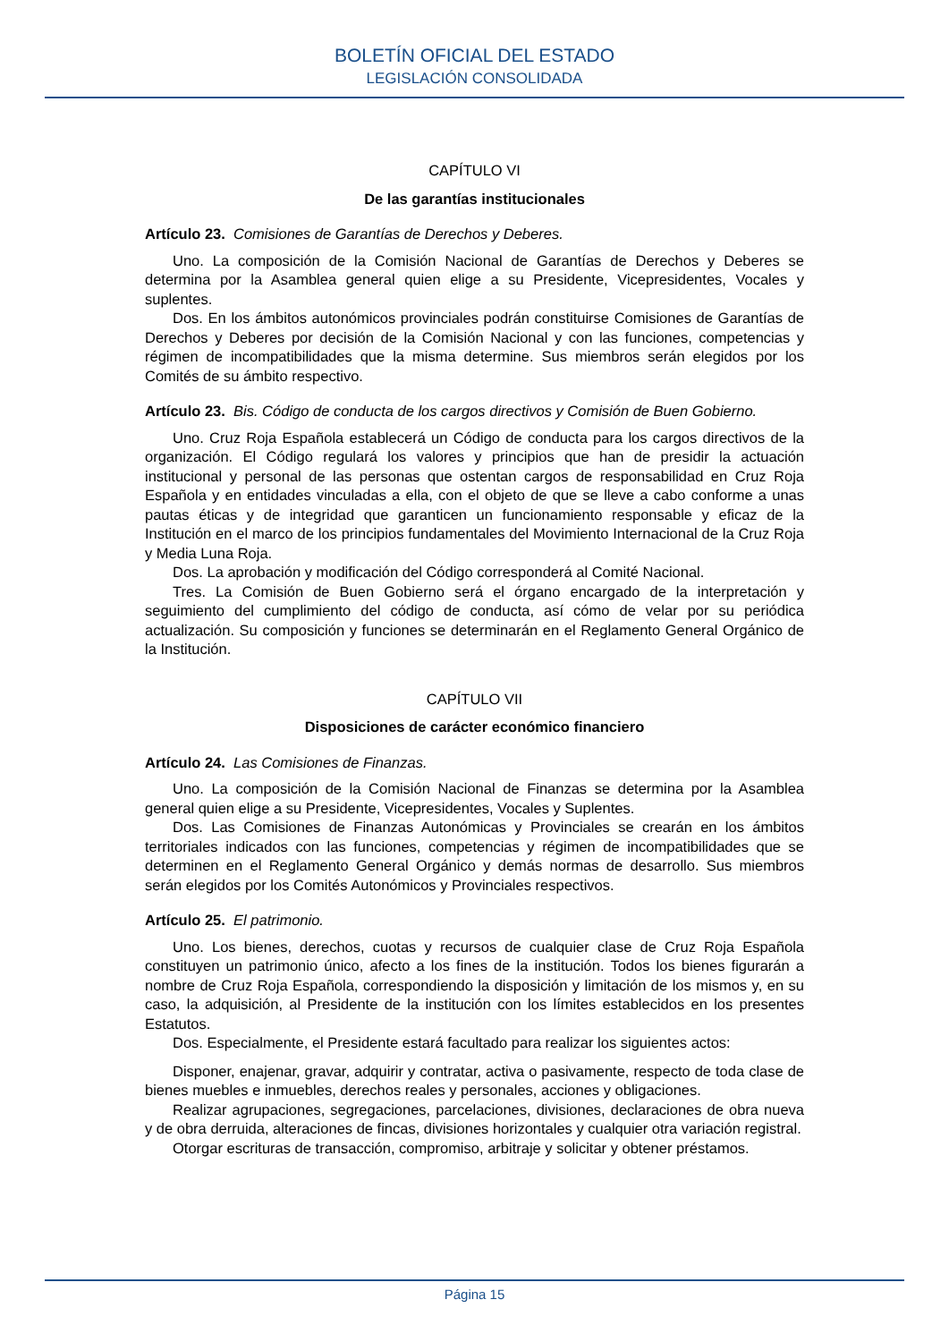BOLETÍN OFICIAL DEL ESTADO
LEGISLACIÓN CONSOLIDADA
CAPÍTULO VI
De las garantías institucionales
Artículo 23. Comisiones de Garantías de Derechos y Deberes.
Uno. La composición de la Comisión Nacional de Garantías de Derechos y Deberes se determina por la Asamblea general quien elige a su Presidente, Vicepresidentes, Vocales y suplentes.
Dos. En los ámbitos autonómicos provinciales podrán constituirse Comisiones de Garantías de Derechos y Deberes por decisión de la Comisión Nacional y con las funciones, competencias y régimen de incompatibilidades que la misma determine. Sus miembros serán elegidos por los Comités de su ámbito respectivo.
Artículo 23. Bis. Código de conducta de los cargos directivos y Comisión de Buen Gobierno.
Uno. Cruz Roja Española establecerá un Código de conducta para los cargos directivos de la organización. El Código regulará los valores y principios que han de presidir la actuación institucional y personal de las personas que ostentan cargos de responsabilidad en Cruz Roja Española y en entidades vinculadas a ella, con el objeto de que se lleve a cabo conforme a unas pautas éticas y de integridad que garanticen un funcionamiento responsable y eficaz de la Institución en el marco de los principios fundamentales del Movimiento Internacional de la Cruz Roja y Media Luna Roja.
Dos. La aprobación y modificación del Código corresponderá al Comité Nacional.
Tres. La Comisión de Buen Gobierno será el órgano encargado de la interpretación y seguimiento del cumplimiento del código de conducta, así cómo de velar por su periódica actualización. Su composición y funciones se determinarán en el Reglamento General Orgánico de la Institución.
CAPÍTULO VII
Disposiciones de carácter económico financiero
Artículo 24. Las Comisiones de Finanzas.
Uno. La composición de la Comisión Nacional de Finanzas se determina por la Asamblea general quien elige a su Presidente, Vicepresidentes, Vocales y Suplentes.
Dos. Las Comisiones de Finanzas Autonómicas y Provinciales se crearán en los ámbitos territoriales indicados con las funciones, competencias y régimen de incompatibilidades que se determinen en el Reglamento General Orgánico y demás normas de desarrollo. Sus miembros serán elegidos por los Comités Autonómicos y Provinciales respectivos.
Artículo 25. El patrimonio.
Uno. Los bienes, derechos, cuotas y recursos de cualquier clase de Cruz Roja Española constituyen un patrimonio único, afecto a los fines de la institución. Todos los bienes figurarán a nombre de Cruz Roja Española, correspondiendo la disposición y limitación de los mismos y, en su caso, la adquisición, al Presidente de la institución con los límites establecidos en los presentes Estatutos.
Dos. Especialmente, el Presidente estará facultado para realizar los siguientes actos:
Disponer, enajenar, gravar, adquirir y contratar, activa o pasivamente, respecto de toda clase de bienes muebles e inmuebles, derechos reales y personales, acciones y obligaciones.
Realizar agrupaciones, segregaciones, parcelaciones, divisiones, declaraciones de obra nueva y de obra derruida, alteraciones de fincas, divisiones horizontales y cualquier otra variación registral.
Otorgar escrituras de transacción, compromiso, arbitraje y solicitar y obtener préstamos.
Página 15